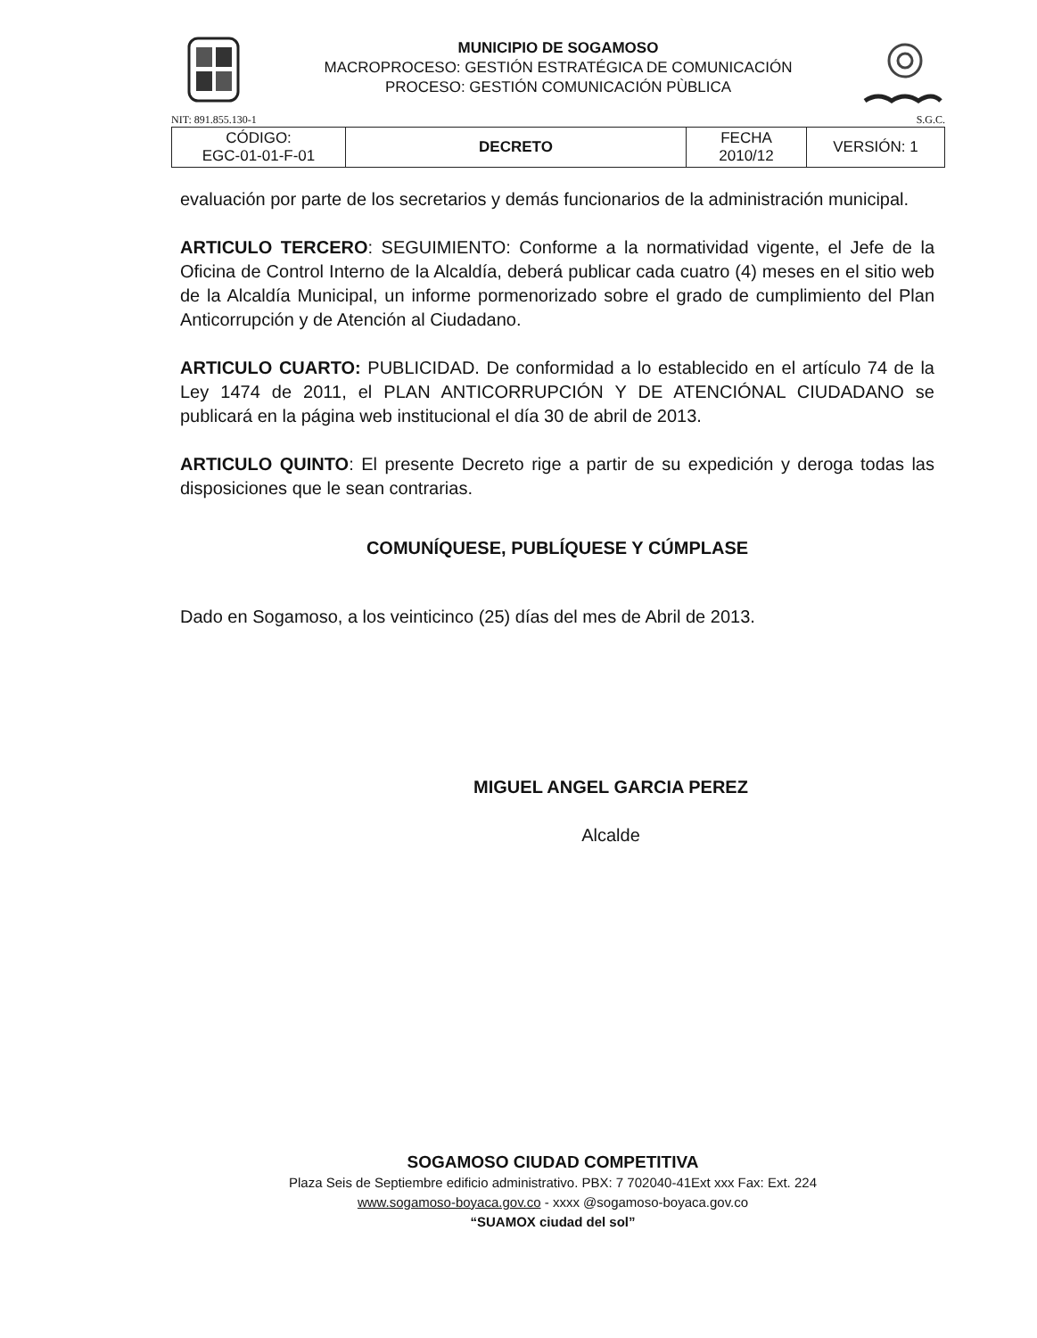MUNICIPIO DE SOGAMOSO
MACROPROCESO: GESTIÓN ESTRATÉGICA DE COMUNICACIÓN
PROCESO: GESTIÓN COMUNICACIÓN PÙBLICA
NIT: 891.855.130-1 S.G.C.
| CÓDIGO: EGC-01-01-F-01 | DECRETO | FECHA 2010/12 | VERSIÓN: 1 |
evaluación por parte de los secretarios y demás funcionarios de la administración municipal.
ARTICULO TERCERO: SEGUIMIENTO: Conforme a la normatividad vigente, el Jefe de la Oficina de Control Interno de la Alcaldía, deberá publicar cada cuatro (4) meses en el sitio web de la Alcaldía Municipal, un informe pormenorizado sobre el grado de cumplimiento del Plan Anticorrupción y de Atención al Ciudadano.
ARTICULO CUARTO: PUBLICIDAD. De conformidad a lo establecido en el artículo 74 de la Ley 1474 de 2011, el PLAN ANTICORRUPCIÓN Y DE ATENCIÓNAL CIUDADANO se publicará en la página web institucional el día 30 de abril de 2013.
ARTICULO QUINTO: El presente Decreto rige a partir de su expedición y deroga todas las disposiciones que le sean contrarias.
COMUNÍQUESE, PUBLÍQUESE Y CÚMPLASE
Dado en Sogamoso, a los veinticinco (25) días del mes de Abril de 2013.
MIGUEL ANGEL GARCIA PEREZ
Alcalde
SOGAMOSO CIUDAD COMPETITIVA
Plaza Seis de Septiembre edificio administrativo. PBX: 7 702040-41Ext xxx Fax: Ext. 224
www.sogamoso-boyaca.gov.co - xxxx @sogamoso-boyaca.gov.co
“SUAMOX ciudad del sol”